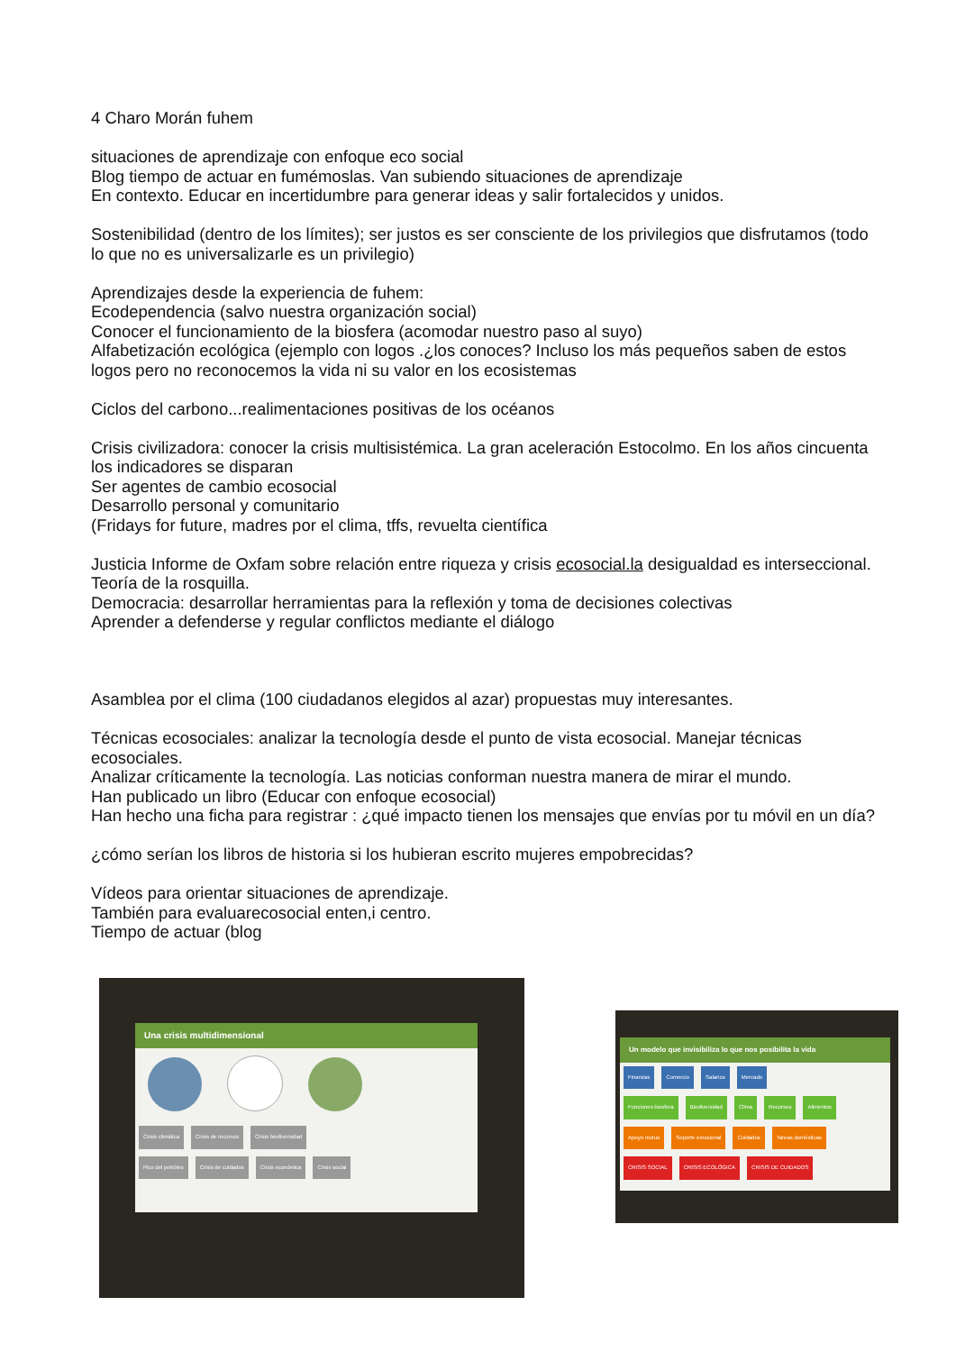4 Charo Morán fuhem
situaciones de aprendizaje con enfoque eco social
Blog tiempo de actuar en fumémoslas. Van subiendo situaciones de aprendizaje
En contexto. Educar en incertidumbre para generar ideas y salir fortalecidos y unidos.
Sostenibilidad (dentro de los límites); ser justos es ser consciente de los privilegios que disfrutamos (todo lo que no es universalizarle es un privilegio)
Aprendizajes desde la experiencia de fuhem:
Ecodependencia (salvo nuestra organización social)
Conocer el funcionamiento de la biosfera (acomodar nuestro paso al suyo)
Alfabetización ecológica (ejemplo con logos .¿los conoces? Incluso los más pequeños saben de estos logos pero no reconocemos la vida ni su valor en los ecosistemas
Ciclos del carbono...realimentaciones positivas de los océanos
Crisis civilizadora: conocer la crisis multisistémica. La gran aceleración Estocolmo. En los años cincuenta los indicadores se disparan
Ser agentes de cambio ecosocial
Desarrollo personal y comunitario
(Fridays for future, madres por el clima, tffs, revuelta científica
Justicia Informe de Oxfam sobre relación entre riqueza y crisis ecosocial.la desigualdad es interseccional. Teoría de la rosquilla.
Democracia: desarrollar herramientas para la reflexión y toma de decisiones colectivas
Aprender a defenderse y regular conflictos mediante el diálogo
Asamblea por el clima (100 ciudadanos elegidos al azar) propuestas muy interesantes.
Técnicas ecosociales: analizar la tecnología desde el punto de vista ecosocial. Manejar técnicas ecosociales.
Analizar críticamente la tecnología. Las noticias conforman nuestra manera de mirar el mundo.
Han publicado un libro (Educar con enfoque ecosocial)
Han hecho una ficha para registrar : ¿qué impacto tienen los mensajes que envías por tu móvil en un día?
¿cómo serían los libros de historia si los hubieran escrito mujeres empobrecidas?
Vídeos para orientar situaciones de aprendizaje.
También para evaluarecosocial enten,i centro.
Tiempo de actuar (blog
Una crisis multidimensional
Crisis climática Crisis de recursos Crisis biodiversidad
Pico del petróleo Crisis de cuidados Crisis económica Crisis social
Un modelo que invisibiliza lo que nos posibilita la vida
Finanzas Comercio Salarios Mercado
Funciones biosfera Biodiversidad Clima Recursos Alimentos
Apoyo mutuo Soporte emocional Cuidados Tareas domésticas
CRISIS SOCIAL CRISIS ECOLÓGICA CRISIS DE CUIDADOS